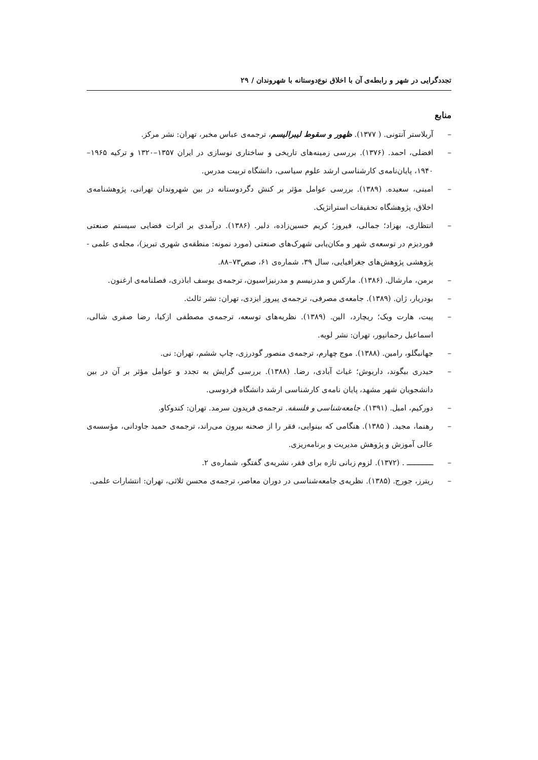تجددگرایی در شهر و رابطه‌ی آن با اخلاق نوع‌دوستانه با شهروندان / ۲۹
منابع
– آربلاستر آنتونی. ( ۱۳۷۷). ظهور و سقوط لیبرالیسم، ترجمه‌ی عباس مخبر، تهران: نشر مرکز.
– افضلی، احمد. (۱۳۷۶). بررسی زمینه‌های تاریخی و ساختاری نوسازی در ایران ۱۳۵۷–۱۳۲۰ و ترکیه ۱۹۶۵–۱۹۴۰، پایان‌نامه‌ی کارشناسی ارشد علوم سیاسی، دانشگاه تربیت مدرس.
– امینی، سعیده. (۱۳۸۹). بررسی عوامل مؤثر بر کنش دگردوستانه در بین شهروندان تهرانی، پژوهشنامه‌ی اخلاق، پژوهشگاه تحقیقات استراتژیک.
– انتظاری، بهزاد؛ جمالی، فیروز؛ کریم حسین‌زاده، دلیر. (۱۳۸۶). درآمدی بر اثرات فضایی سیستم صنعتی فوردیزم در توسعه‌ی شهر و مکان‌یابی شهرک‌های صنعتی (مورد نمونه: منطقه‌ی شهری تبریز)، مجله‌ی علمی - پژوهشی پژوهش‌های جغرافیایی، سال ۳۹، شماره‌ی ۶۱، صص۷۳–۸۸.
– برمن، مارشال. (۱۳۸۶). مارکس و مدرنیسم و مدرنیزاسیون، ترجمه‌ی یوسف اباذری، فصلنامه‌ی ارغنون.
– بودریار، ژان. (۱۳۸۹). جامعه‌ی مصرفی، ترجمه‌ی پیروز ایزدی، تهران: نشر ثالث.
– پیت، هارت ویک؛ ریچارد، الین. (۱۳۸۹). نظریه‌های توسعه، ترجمه‌ی مصطفی ازکیا، رضا صفری شالی، اسماعیل رحمانپور، تهران: نشر لویه.
– جهانبگلو، رامین. (۱۳۸۸). موج چهارم، ترجمه‌ی منصور گودرزی، چاپ ششم، تهران: نی.
– حیدری بیگوند، داریوش؛ غیاث آبادی، رضا. (۱۳۸۸). بررسی گرایش به تجدد و عوامل مؤثر بر آن در بین دانشجویان شهر مشهد، پایان نامه‌ی کارشناسی ارشد دانشگاه فردوسی.
– دورکیم، امیل. (۱۳۹۱). جامعه‌شناسی و فلسفه. ترجمه‌ی فریدون سرمد. تهران: کندوکاو.
– رهنما، مجید. ( ۱۳۸۵). هنگامی که بینوایی، فقر را از صحنه بیرون می‌راند، ترجمه‌ی حمید جاودانی، مؤسسه‌ی عالی آموزش و پژوهش مدیریت و برنامه‌ریزی.
– ـــــــــــــ . (۱۳۷۲). لزوم زبانی تازه برای فقر، نشریه‌ی گفتگو، شماره‌ی ۲.
– ریترز، جورج. (۱۳۸۵). نظریه‌ی جامعه‌شناسی در دوران معاصر، ترجمه‌ی محسن ثلاثی، تهران: انتشارات علمی.